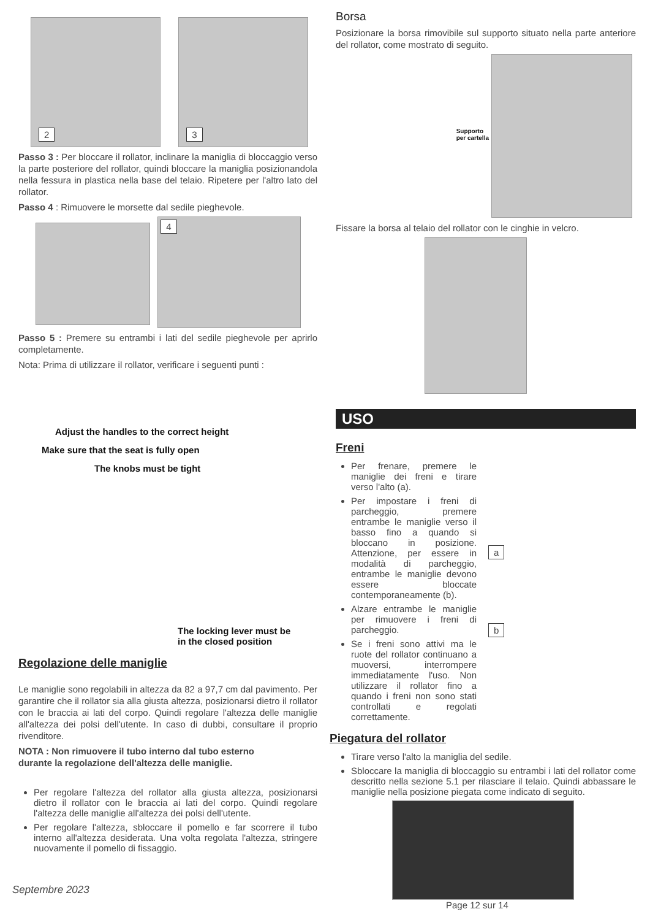2 3
Passo 3 : Per bloccare il rollator, inclinare la maniglia di bloccaggio verso la parte posteriore del rollator, quindi bloccare la maniglia posizionandola nella fessura in plastica nella base del telaio. Ripetere per l'altro lato del rollator.
Passo 4 : Rimuovere le morsette dal sedile pieghevole.
4
Passo 5 : Premere su entrambi i lati del sedile pieghevole per aprirlo completamente.
Nota: Prima di utilizzare il rollator, verificare i seguenti punti :
Adjust the handles to the correct height
Make sure that the seat is fully open
The knobs must be tight
The locking lever must be
in the closed position
Regolazione delle maniglie
Le maniglie sono regolabili in altezza da 82 a 97,7 cm dal pavimento. Per garantire che il rollator sia alla giusta altezza, posizionarsi dietro il rollator con le braccia ai lati del corpo. Quindi regolare l'altezza delle maniglie all'altezza dei polsi dell'utente. In caso di dubbi, consultare il proprio rivenditore.
NOTA : Non rimuovere il tubo interno dal tubo esterno
durante la regolazione dell'altezza delle maniglie.
Per regolare l'altezza del rollator alla giusta altezza, posizionarsi dietro il rollator con le braccia ai lati del corpo. Quindi regolare l'altezza delle maniglie all'altezza dei polsi dell'utente.
Per regolare l'altezza, sbloccare il pomello e far scorrere il tubo interno all'altezza desiderata. Una volta regolata l'altezza, stringere nuovamente il pomello di fissaggio.
Septembre 2023
Borsa
Posizionare la borsa rimovibile sul supporto situato nella parte anteriore del rollator, come mostrato di seguito.
Supporto
per cartella
Fissare la borsa al telaio del rollator con le cinghie in velcro.
USO
Freni
Per frenare, premere le maniglie dei freni e tirare verso l'alto (a).
Per impostare i freni di parcheggio, premere entrambe le maniglie verso il basso fino a quando si bloccano in posizione. Attenzione, per essere in modalità di parcheggio, entrambe le maniglie devono essere bloccate contemporaneamente (b).
Alzare entrambe le maniglie per rimuovere i freni di parcheggio.
Se i freni sono attivi ma le ruote del rollator continuano a muoversi, interrompere immediatamente l'uso. Non utilizzare il rollator fino a quando i freni non sono stati controllati e regolati correttamente.
a
b
Piegatura del rollator
Tirare verso l'alto la maniglia del sedile.
Sbloccare la maniglia di bloccaggio su entrambi i lati del rollator come descritto nella sezione 5.1 per rilasciare il telaio. Quindi abbassare le maniglie nella posizione piegata come indicato di seguito.
Page 12 sur 14